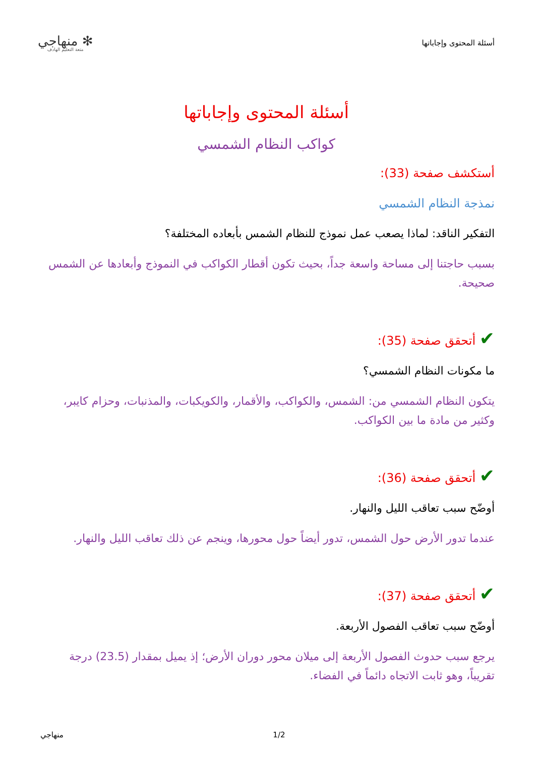أسئلة المحتوى وإجاباتها
✻ منهاجي
متعة التعليم الهادف
أسئلة المحتوى وإجاباتها
كواكب النظام الشمسي
أستكشف صفحة (33):
نمذجة النظام الشمسي
التفكير الناقد: لماذا يصعب عمل نموذج للنظام الشمس بأبعاده المختلفة؟
بسبب حاجتنا إلى مساحة واسعة جداً، بحيث تكون أقطار الكواكب في النموذج وأبعادها عن الشمس صحيحة.
✔ أتحقق صفحة (35):
ما مكونات النظام الشمسي؟
يتكون النظام الشمسي من: الشمس، والكواكب، والأقمار، والكويكبات، والمذنبات، وحزام كايبر، وكثير من مادة ما بين الكواكب.
✔ أتحقق صفحة (36):
أوضّح سبب تعاقب الليل والنهار.
عندما تدور الأرض حول الشمس، تدور أيضاً حول محورها، وينجم عن ذلك تعاقب الليل والنهار.
✔ أتحقق صفحة (37):
أوضّح سبب تعاقب الفصول الأربعة.
يرجع سبب حدوث الفصول الأربعة إلى ميلان محور دوران الأرض؛ إذ يميل بمقدار (23.5) درجة تقريباً، وهو ثابت الاتجاه دائماً في الفضاء.
منهاجي 1/2